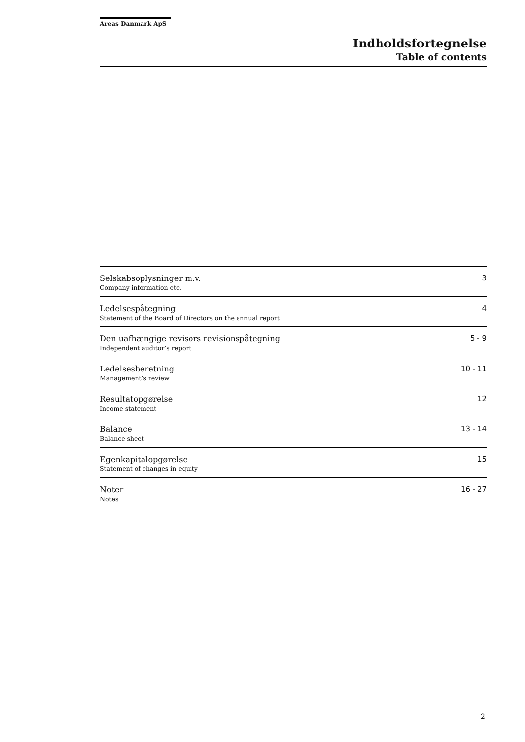Areas Danmark ApS
Indholdsfortegnelse
Table of contents
| Selskabsoplysninger m.v. Company information etc. | 3 |
| Ledelsespåtegning Statement of the Board of Directors on the annual report | 4 |
| Den uafhængige revisors revisionspåtegning Independent auditor’s report | 5 - 9 |
| Ledelsesberetning Management’s review | 10 - 11 |
| Resultatopgørelse Income statement | 12 |
| Balance Balance sheet | 13 - 14 |
| Egenkapitalopgørelse Statement of changes in equity | 15 |
| Noter Notes | 16 - 27 |
2